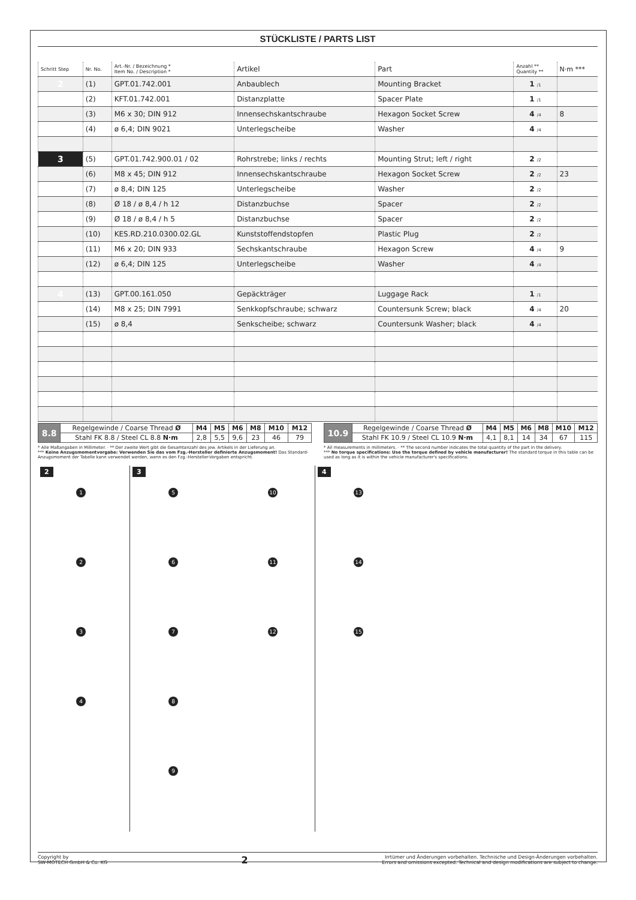STÜCKLISTE / PARTS LIST
| Schritt Step | Nr. No. | Art.-Nr. / Bezeichnung * Item No. / Description * | Artikel | Part | Anzahl ** Quantity ** | N·m *** |
| --- | --- | --- | --- | --- | --- | --- |
| 2 | (1) | GPT.01.742.001 | Anbaublech | Mounting Bracket | 1 /1 | |
| | (2) | KFT.01.742.001 | Distanzplatte | Spacer Plate | 1 /1 | |
| | (3) | M6 x 30; DIN 912 | Innensechskantschraube | Hexagon Socket Screw | 4 /4 | 8 |
| | (4) | ø 6,4; DIN 9021 | Unterlegscheibe | Washer | 4 /4 | |
| 3 | (5) | GPT.01.742.900.01 / 02 | Rohrstrebe; links / rechts | Mounting Strut; left / right | 2 /2 | |
| | (6) | M8 x 45; DIN 912 | Innensechskantschraube | Hexagon Socket Screw | 2 /2 | 23 |
| | (7) | ø 8,4; DIN 125 | Unterlegscheibe | Washer | 2 /2 | |
| | (8) | Ø 18 / ø 8,4 / h 12 | Distanzbuchse | Spacer | 2 /2 | |
| | (9) | Ø 18 / ø 8,4 / h 5 | Distanzbuchse | Spacer | 2 /2 | |
| | (10) | KES.RD.210.0300.02.GL | Kunststoffendstopfen | Plastic Plug | 2 /2 | |
| | (11) | M6 x 20; DIN 933 | Sechskantschraube | Hexagon Screw | 4 /4 | 9 |
| | (12) | ø 6,4; DIN 125 | Unterlegscheibe | Washer | 4 /4 | |
| 4 | (13) | GPT.00.161.050 | Gepäckträger | Luggage Rack | 1 /1 | |
| | (14) | M8 x 25; DIN 7991 | Senkkopfschraube; schwarz | Countersunk Screw; black | 4 /4 | 20 |
| | (15) | ø 8,4 | Senkscheibe; schwarz | Countersunk Washer; black | 4 /4 | |
| 8.8 | Regelgewinde / Coarse Thread Ø | M4 | M5 | M6 | M8 | M10 | M12 |
| | Stahl FK 8.8 / Steel CL 8.8 N·m | 2,8 | 5,5 | 9,6 | 23 | 46 | 79 |
| 10.9 | Regelgewinde / Coarse Thread Ø | M4 | M5 | M6 | M8 | M10 | M12 |
| | Stahl FK 10.9 / Steel CL 10.9 N·m | 4,1 | 8,1 | 14 | 34 | 67 | 115 |
* Alle Maßangaben in Millimeter. · ** Der zweite Wert gibt die Gesamtanzahl des jew. Artikels in der Lieferung an.
*** Keine Anzugsmomentvorgabe: Verwenden Sie das vom Fzg.-Hersteller definierte Anzugsmoment! Das Standard-Anzugsmoment der Tabelle kann verwendet werden, wenn es den Fzg.-Hersteller-Vorgaben entspricht.
* All measurements in millimeters. · ** The second number indicates the total quantity of the part in the delivery.
*** No torque specifications: Use the torque defined by vehicle manufacturer! The standard torque in this table can be used as long as it is within the vehicle manufacturer's specifications.
2
1
2
3
4
3
5
6
7
8
9
10
11
12
4
13
14
15
Copyright by
SW-MOTECH GmbH & Co. KG
2
Irrtümer und Änderungen vorbehalten. Technische und Design-Änderungen vorbehalten.
Errors and omissions excepted. Technical and design modifications are subject to change.